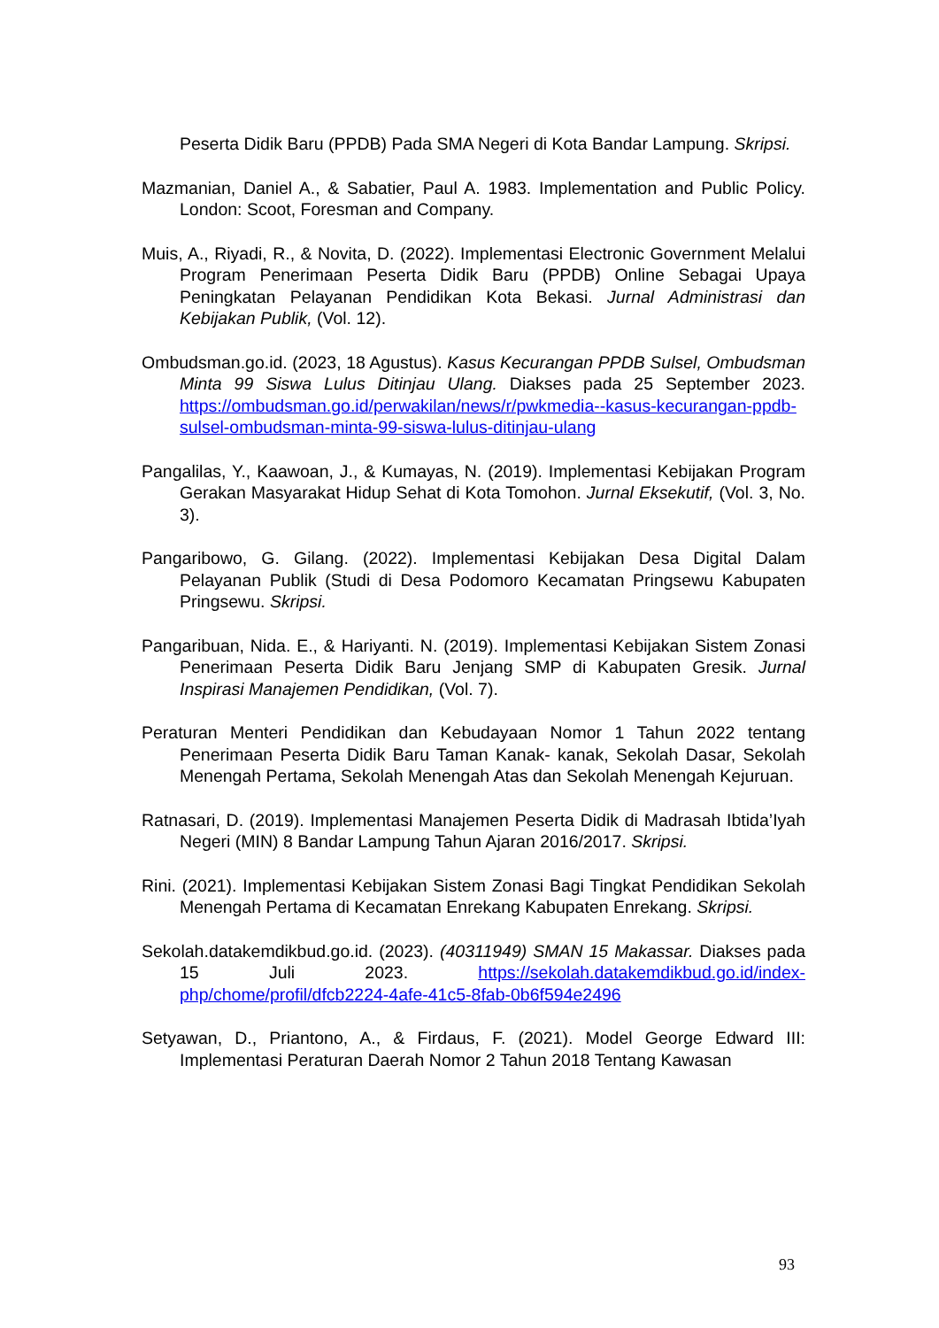Peserta Didik Baru (PPDB) Pada SMA Negeri di Kota Bandar Lampung. Skripsi.
Mazmanian, Daniel A., & Sabatier, Paul A. 1983. Implementation and Public Policy. London: Scoot, Foresman and Company.
Muis, A., Riyadi, R., & Novita, D. (2022). Implementasi Electronic Government Melalui Program Penerimaan Peserta Didik Baru (PPDB) Online Sebagai Upaya Peningkatan Pelayanan Pendidikan Kota Bekasi. Jurnal Administrasi dan Kebijakan Publik, (Vol. 12).
Ombudsman.go.id. (2023, 18 Agustus). Kasus Kecurangan PPDB Sulsel, Ombudsman Minta 99 Siswa Lulus Ditinjau Ulang. Diakses pada 25 September 2023. https://ombudsman.go.id/perwakilan/news/r/pwkmedia--kasus-kecurangan-ppdb-sulsel-ombudsman-minta-99-siswa-lulus-ditinjau-ulang
Pangalilas, Y., Kaawoan, J., & Kumayas, N. (2019). Implementasi Kebijakan Program Gerakan Masyarakat Hidup Sehat di Kota Tomohon. Jurnal Eksekutif, (Vol. 3, No. 3).
Pangaribowo, G. Gilang. (2022). Implementasi Kebijakan Desa Digital Dalam Pelayanan Publik (Studi di Desa Podomoro Kecamatan Pringsewu Kabupaten Pringsewu. Skripsi.
Pangaribuan, Nida. E., & Hariyanti. N. (2019). Implementasi Kebijakan Sistem Zonasi Penerimaan Peserta Didik Baru Jenjang SMP di Kabupaten Gresik. Jurnal Inspirasi Manajemen Pendidikan, (Vol. 7).
Peraturan Menteri Pendidikan dan Kebudayaan Nomor 1 Tahun 2022 tentang Penerimaan Peserta Didik Baru Taman Kanak- kanak, Sekolah Dasar, Sekolah Menengah Pertama, Sekolah Menengah Atas dan Sekolah Menengah Kejuruan.
Ratnasari, D. (2019). Implementasi Manajemen Peserta Didik di Madrasah Ibtida’Iyah Negeri (MIN) 8 Bandar Lampung Tahun Ajaran 2016/2017. Skripsi.
Rini. (2021). Implementasi Kebijakan Sistem Zonasi Bagi Tingkat Pendidikan Sekolah Menengah Pertama di Kecamatan Enrekang Kabupaten Enrekang. Skripsi.
Sekolah.datakemdikbud.go.id. (2023). (40311949) SMAN 15 Makassar. Diakses pada 15 Juli 2023. https://sekolah.datakemdikbud.go.id/index-php/chome/profil/dfcb2224-4afe-41c5-8fab-0b6f594e2496
Setyawan, D., Priantono, A., & Firdaus, F. (2021). Model George Edward III: Implementasi Peraturan Daerah Nomor 2 Tahun 2018 Tentang Kawasan
93